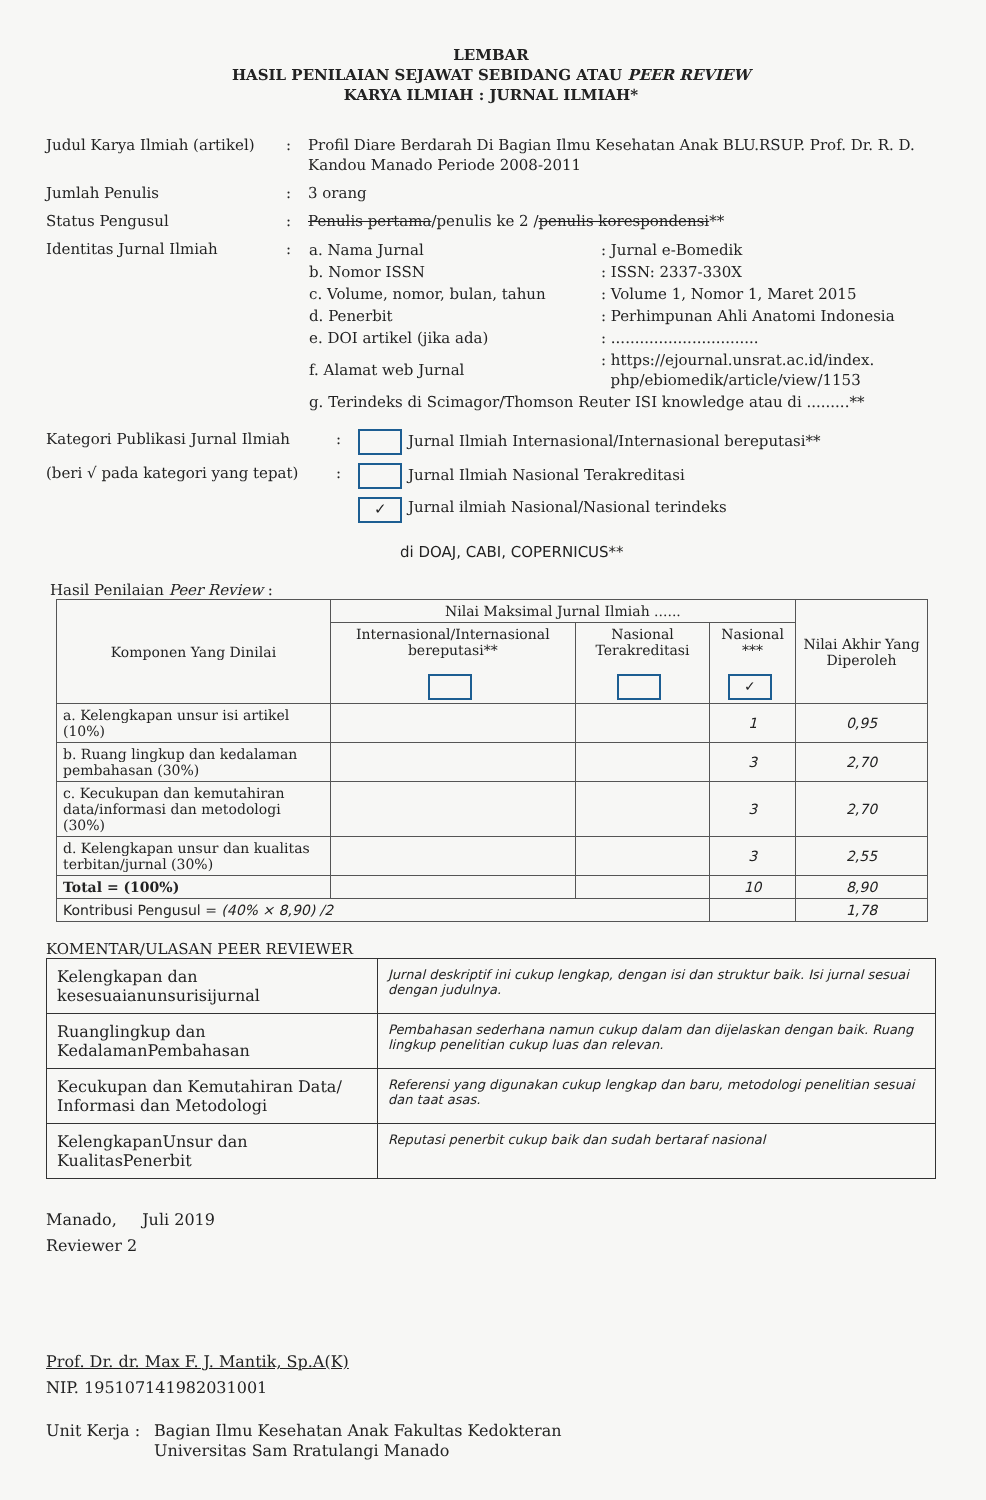LEMBAR
HASIL PENILAIAN SEJAWAT SEBIDANG ATAU PEER REVIEW
KARYA ILMIAH : JURNAL ILMIAH*
Judul Karya Ilmiah (artikel)
: Profil Diare Berdarah Di Bagian Ilmu Kesehatan Anak BLU.RSUP. Prof. Dr. R. D. Kandou Manado Periode 2008-2011
Jumlah Penulis : 3 orang
Status Pengusul : Penulis pertama/penulis ke 2 /penulis korespondensi**
Identitas Jurnal Ilmiah :
| a. Nama Jurnal | : Jurnal e-Bomedik |
| b. Nomor ISSN | : ISSN: 2337-330X |
| c. Volume, nomor, bulan, tahun | : Volume 1, Nomor 1, Maret 2015 |
| d. Penerbit | : Perhimpunan Ahli Anatomi Indonesia |
| e. DOI artikel (jika ada) | : ............................... |
| f. Alamat web Jurnal | : https://ejournal.unsrat.ac.id/index. php/ebiomedik/article/view/1153 |
| g. Terindeks di Scimagor/Thomson Reuter ISI knowledge atau di .........** | |
Kategori Publikasi Jurnal Ilmiah : Jurnal Ilmiah Internasional/Internasional bereputasi**
(beri √ pada kategori yang tepat)
: Jurnal Ilmiah Nasional Terakreditasi
✓ Jurnal ilmiah Nasional/Nasional terindeks
di DOAJ, CABI, COPERNICUS**
Hasil Penilaian Peer Review :
| Komponen Yang Dinilai | Nilai Maksimal Jurnal Ilmiah ...... | | | Nilai Akhir Yang Diperoleh |
| --- | --- | --- | --- | --- |
| | Internasional/Internasional bereputasi** | Nasional Terakreditasi | Nasional *** ✓ | |
| a. Kelengkapan unsur isi artikel (10%) | | | 1 | 0,95 |
| b. Ruang lingkup dan kedalaman pembahasan (30%) | | | 3 | 2,70 |
| c. Kecukupan dan kemutahiran data/informasi dan metodologi (30%) | | | 3 | 2,70 |
| d. Kelengkapan unsur dan kualitas terbitan/jurnal (30%) | | | 3 | 2,55 |
| Total = (100%) | | | 10 | 8,90 |
| Kontribusi Pengusul = (40% × 8,90) /2 | | | | 1,78 |
KOMENTAR/ULASAN PEER REVIEWER
| Kelengkapan dan kesesuaianunsurisijurnal | Jurnal deskriptif ini cukup lengkap, dengan isi dan struktur baik. Isi jurnal sesuai dengan judulnya. |
| Ruanglingkup dan KedalamanPembahasan | Pembahasan sederhana namun cukup dalam dan dijelaskan dengan baik. Ruang lingkup penelitian cukup luas dan relevan. |
| Kecukupan dan Kemutahiran Data/ Informasi dan Metodologi | Referensi yang digunakan cukup lengkap dan baru, metodologi penelitian sesuai dan taat asas. |
| KelengkapanUnsur dan KualitasPenerbit | Reputasi penerbit cukup baik dan sudah bertaraf nasional |
Manado, Juli 2019
Reviewer 2
Prof. Dr. dr. Max F. J. Mantik, Sp.A(K)
NIP. 195107141982031001
Unit Kerja :
Bagian Ilmu Kesehatan Anak Fakultas Kedokteran
Universitas Sam Rratulangi Manado